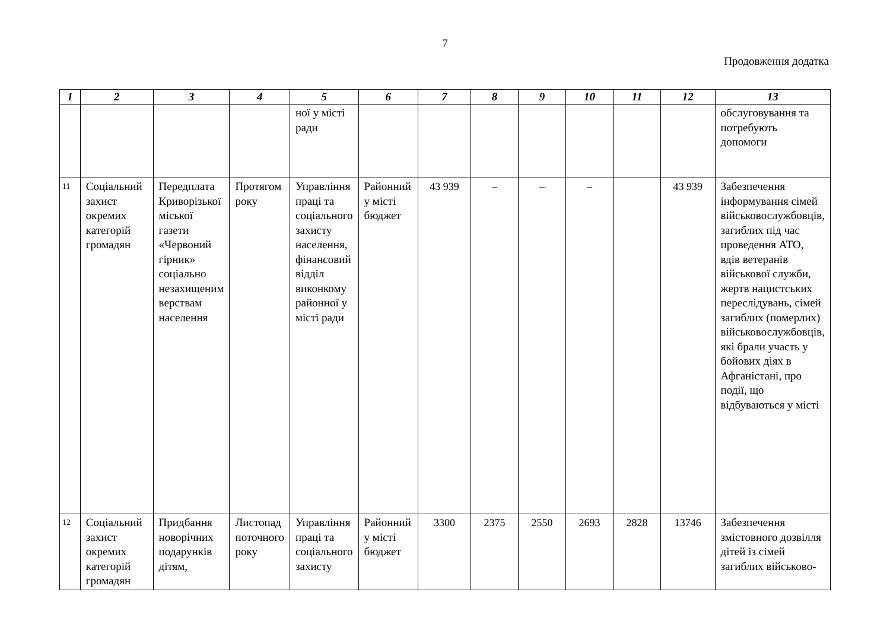7
Продовження додатка
| 1 | 2 | 3 | 4 | 5 | 6 | 7 | 8 | 9 | 10 | 11 | 12 | 13 |
| --- | --- | --- | --- | --- | --- | --- | --- | --- | --- | --- | --- | --- |
| | | | | ної у місті ради | | | | | | | | обслуговування та потребують допомоги |
| 11 | Соціальний захист окремих категорій громадян | Передплата Криворізької міської газети «Червоний гірник» соціально незахищеним верствам населення | Протягом року | Управління праці та соціального захисту населення, фінансовий відділ виконкому районної у місті ради | Районний у місті бюджет | 43 939 | – | – | – | | 43 939 | Забезпечення інформування сімей військовослужбовців, загиблих під час проведення АТО, вдів ветеранів військової служби, жертв нацистських переслідувань, сімей загиблих (померлих) військовослужбовців, які брали участь у бойових діях в Афганістані, про події, що відбуваються у місті |
| 12 | Соціальний захист окремих категорій громадян | Придбання новорічних подарунків дітям, | Листопад поточного року | Управління праці та соціального захисту | Районний у місті бюджет | 3300 | 2375 | 2550 | 2693 | 2828 | 13746 | Забезпечення змістовного дозвілля дітей із сімей загиблих військово- |